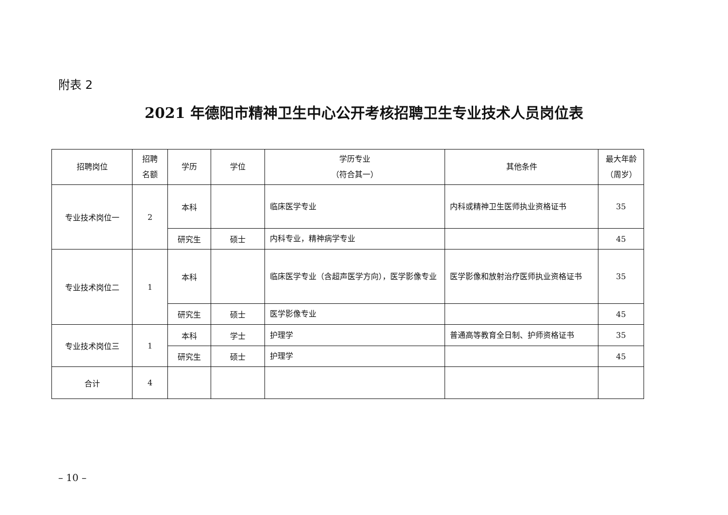附表 2
2021 年德阳市精神卫生中心公开考核招聘卫生专业技术人员岗位表
| 招聘岗位 | 招聘 名额 | 学历 | 学位 | 学历专业 （符合其一） | 其他条件 | 最大年龄 （周岁） |
| --- | --- | --- | --- | --- | --- | --- |
| 专业技术岗位一 | 2 | 本科 | | 临床医学专业 | 内科或精神卫生医师执业资格证书 | 35 |
| | | 研究生 | 硕士 | 内科专业，精神病学专业 | | 45 |
| 专业技术岗位二 | 1 | 本科 | | 临床医学专业（含超声医学方向），医学影像专业 | 医学影像和放射治疗医师执业资格证书 | 35 |
| | | 研究生 | 硕士 | 医学影像专业 | | 45 |
| 专业技术岗位三 | 1 | 本科 | 学士 | 护理学 | 普通高等教育全日制、护师资格证书 | 35 |
| | | 研究生 | 硕士 | 护理学 | | 45 |
| 合计 | 4 | | | | | |
– 10 –